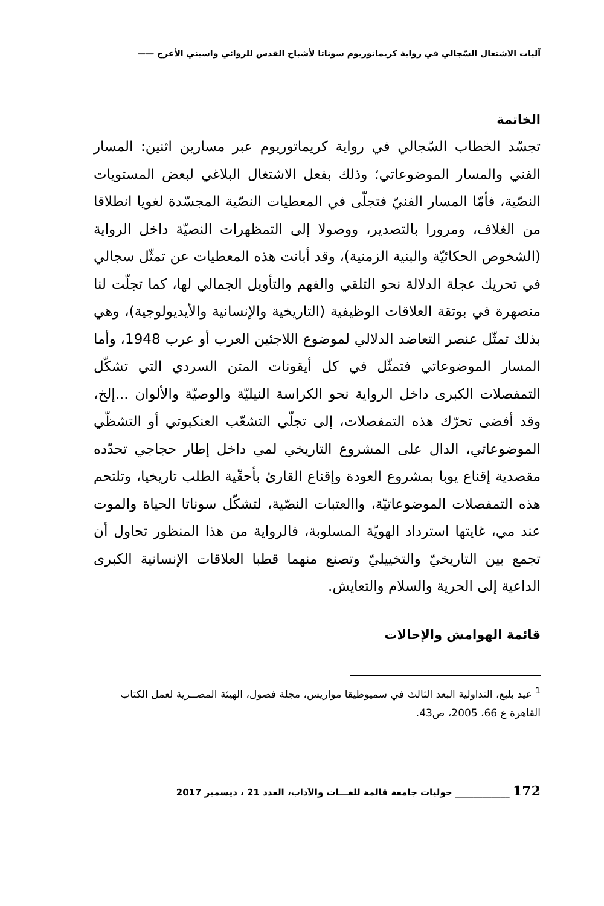آليات الاشتغال السّجالي في رواية كريماتوريوم سوناتا لأشباح القدس للروائي واسيني الأعرج ——
الخاتمة
تجسّد الخطاب السّجالي في رواية كريماتوريوم عبر مسارين اثنين: المسار الفني والمسار الموضوعاتي؛ وذلك بفعل الاشتغال البلاغي لبعض المستويات النصّية، فأمّا المسار الفنيّ فتجلّى في المعطيات النصّية المجسّدة لغويا انطلاقا من الغلاف، ومرورا بالتصدير، ووصولا إلى التمظهرات النصيّة داخل الرواية (الشخوص الحكائيّة والبنية الزمنية)، وقد أبانت هذه المعطيات عن تمثّل سجالي في تحريك عجلة الدلالة نحو التلقي والفهم والتأويل الجمالي لها، كما تجلّت لنا منصهرة في بوتقة العلاقات الوظيفية (التاريخية والإنسانية والأيديولوجية)، وهي بذلك تمثّل عنصر التعاضد الدلالي لموضوع اللاجئين العرب أو عرب 1948، وأما المسار الموضوعاتي فتمثّل في كل أيقونات المتن السردي التي تشكّل التمفصلات الكبرى داخل الرواية نحو الكراسة النيليّة والوصيّة والألوان ...إلخ، وقد أفضى تحرّك هذه التمفصلات، إلى تجلّي التشعّب العنكبوتي أو التشظّي الموضوعاتي، الدال على المشروع التاريخي لمي داخل إطار حجاجي تحدّده مقصدية إقناع يوبا بمشروع العودة وإقناع القارئ بأحقّية الطلب تاريخيا، وتلتحم هذه التمفصلات الموضوعاتيّة، واالعتبات النصّية، لتشكّل سوناتا الحياة والموت عند مي، غايتها استرداد الهويّة المسلوبة، فالرواية من هذا المنظور تحاول أن تجمع بين التاريخيّ والتخييليّ وتصنع منهما قطبا العلاقات الإنسانية الكبرى الداعية إلى الحرية والسلام والتعايش.
قائمة الهوامش والإحالات
<sup>1</sup> عيد بلبع، التداولية البعد الثالث في سميوطيقا مواريس، مجلة فصول، الهيئة المصــرية لعمل الكتاب القاهرة ع 66، 2005، ص43.
172 ____________ حوليات جامعة قالمة للغـــات والآداب، العدد 21 ، ديسمبر 2017